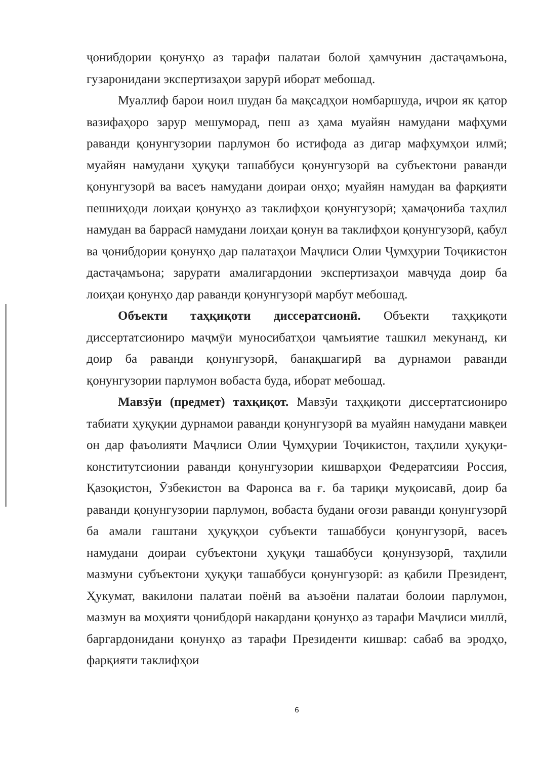ҷонибдории қонунҳо аз тарафи палатаи болоӣ ҳамчунин дастаҷамъона, гузаронидани экспертизаҳои зарурӣ иборат мебошад.
Муаллиф барои ноил шудан ба мақсадҳои номбаршуда, иҷрои як қатор вазифаҳоро зарур мешуморад, пеш аз ҳама муайян намудани мафҳуми раванди қонунгузории парлумон бо истифода аз дигар мафҳумҳои илмӣ; муайян намудани ҳуқуқи ташаббуси қонунгузорӣ ва субъектони раванди қонунгузорӣ ва васеъ намудани доираи онҳо; муайян намудан ва фарқияти пешниҳоди лоиҳаи қонунҳо аз таклифҳои қонунгузорӣ; ҳамаҷониба таҳлил намудан ва баррасӣ намудани лоиҳаи қонун ва таклифҳои қонунгузорӣ, қабул ва ҷонибдории қонунҳо дар палатаҳои Маҷлиси Олии Ҷумҳурии Тоҷикистон дастаҷамъона; зарурати амалигардонии экспертизаҳои мавҷуда доир ба лоиҳаи қонунҳо дар раванди қонунгузорӣ марбут мебошад.
Объекти таҳқиқоти диссератсионӣ. Объекти таҳқиқоти диссертатсиониро маҷмӯи муносибатҳои ҷамъиятие ташкил мекунанд, ки доир ба раванди қонунгузорӣ, банақшагирӣ ва дурнамои раванди қонунгузории парлумон вобаста буда, иборат мебошад.
Мавзӯи (предмет) тахқиқот. Мавзӯи таҳқиқоти диссертатсиониро табиати ҳуқуқии дурнамои раванди қонунгузорӣ ва муайян намудани мавқеи он дар фаъолияти Маҷлиси Олии Ҷумҳурии Тоҷикистон, таҳлили ҳуқуқи-конститутсионии раванди қонунгузории кишварҳои Федератсияи Россия, Қазоқистон, Ӯзбекистон ва Фаронса ва ғ. ба тариқи муқоисавӣ, доир ба раванди қонунгузории парлумон, вобаста будани оғози раванди қонунгузорӣ ба амали гаштани ҳуқуқҳои субъекти ташаббуси қонунгузорӣ, васеъ намудани доираи субъектони ҳуқуқи ташаббуси қонунзузорӣ, таҳлили мазмуни субъектони ҳуқуқи ташаббуси қонунгузорӣ: аз қабили Президент, Ҳукумат, вакилони палатаи поёнӣ ва аъзоёни палатаи болоии парлумон, мазмун ва моҳияти ҷонибдорӣ накардани қонунҳо аз тарафи Маҷлиси миллӣ, баргардонидани қонунҳо аз тарафи Президенти кишвар: сабаб ва эродҳо, фарқияти таклифҳои
6